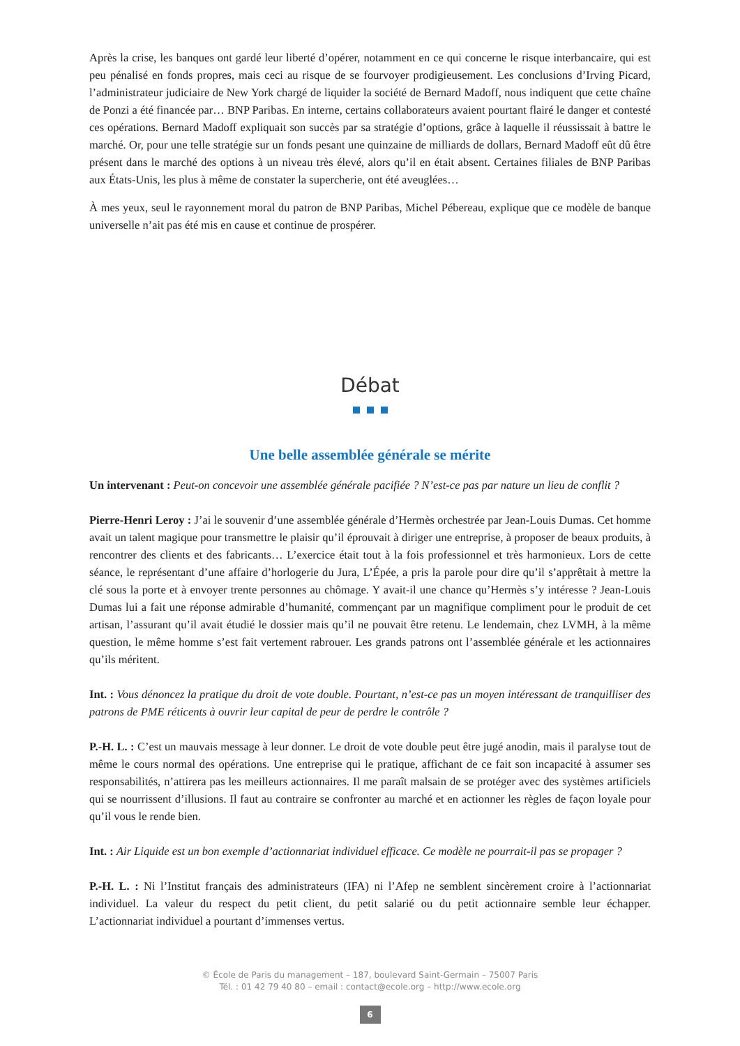Après la crise, les banques ont gardé leur liberté d’opérer, notamment en ce qui concerne le risque interbancaire, qui est peu pénalisé en fonds propres, mais ceci au risque de se fourvoyer prodigieusement. Les conclusions d’Irving Picard, l’administrateur judiciaire de New York chargé de liquider la société de Bernard Madoff, nous indiquent que cette chaîne de Ponzi a été financée par… BNP Paribas. En interne, certains collaborateurs avaient pourtant flairé le danger et contesté ces opérations. Bernard Madoff expliquait son succès par sa stratégie d’options, grâce à laquelle il réussissait à battre le marché. Or, pour une telle stratégie sur un fonds pesant une quinzaine de milliards de dollars, Bernard Madoff eût dû être présent dans le marché des options à un niveau très élevé, alors qu’il en était absent. Certaines filiales de BNP Paribas aux États-Unis, les plus à même de constater la supercherie, ont été aveuglées…
À mes yeux, seul le rayonnement moral du patron de BNP Paribas, Michel Pébereau, explique que ce modèle de banque universelle n’ait pas été mis en cause et continue de prospérer.
Débat
Une belle assemblée générale se mérite
Un intervenant : Peut-on concevoir une assemblée générale pacifiée ? N’est-ce pas par nature un lieu de conflit ?
Pierre-Henri Leroy : J’ai le souvenir d’une assemblée générale d’Hermès orchestrée par Jean-Louis Dumas. Cet homme avait un talent magique pour transmettre le plaisir qu’il éprouvait à diriger une entreprise, à proposer de beaux produits, à rencontrer des clients et des fabricants… L’exercice était tout à la fois professionnel et très harmonieux. Lors de cette séance, le représentant d’une affaire d’horlogerie du Jura, L’Épée, a pris la parole pour dire qu’il s’apprêtait à mettre la clé sous la porte et à envoyer trente personnes au chômage. Y avait-il une chance qu’Hermès s’y intéresse ? Jean-Louis Dumas lui a fait une réponse admirable d’humanité, commençant par un magnifique compliment pour le produit de cet artisan, l’assurant qu’il avait étudié le dossier mais qu’il ne pouvait être retenu. Le lendemain, chez LVMH, à la même question, le même homme s’est fait vertement rabrouer. Les grands patrons ont l’assemblée générale et les actionnaires qu’ils méritent.
Int. : Vous dénoncez la pratique du droit de vote double. Pourtant, n’est-ce pas un moyen intéressant de tranquilliser des patrons de PME réticents à ouvrir leur capital de peur de perdre le contrôle ?
P.-H. L. : C’est un mauvais message à leur donner. Le droit de vote double peut être jugé anodin, mais il paralyse tout de même le cours normal des opérations. Une entreprise qui le pratique, affichant de ce fait son incapacité à assumer ses responsabilités, n’attirera pas les meilleurs actionnaires. Il me paraît malsain de se protéger avec des systèmes artificiels qui se nourrissent d’illusions. Il faut au contraire se confronter au marché et en actionner les règles de façon loyale pour qu’il vous le rende bien.
Int. : Air Liquide est un bon exemple d’actionnariat individuel efficace. Ce modèle ne pourrait-il pas se propager ?
P.-H. L. : Ni l’Institut français des administrateurs (IFA) ni l’Afep ne semblent sincèrement croire à l’actionnariat individuel. La valeur du respect du petit client, du petit salarié ou du petit actionnaire semble leur échapper. L’actionnariat individuel a pourtant d’immenses vertus.
© École de Paris du management – 187, boulevard Saint-Germain – 75007 Paris
Tél. : 01 42 79 40 80 – email : contact@ecole.org – http://www.ecole.org
6